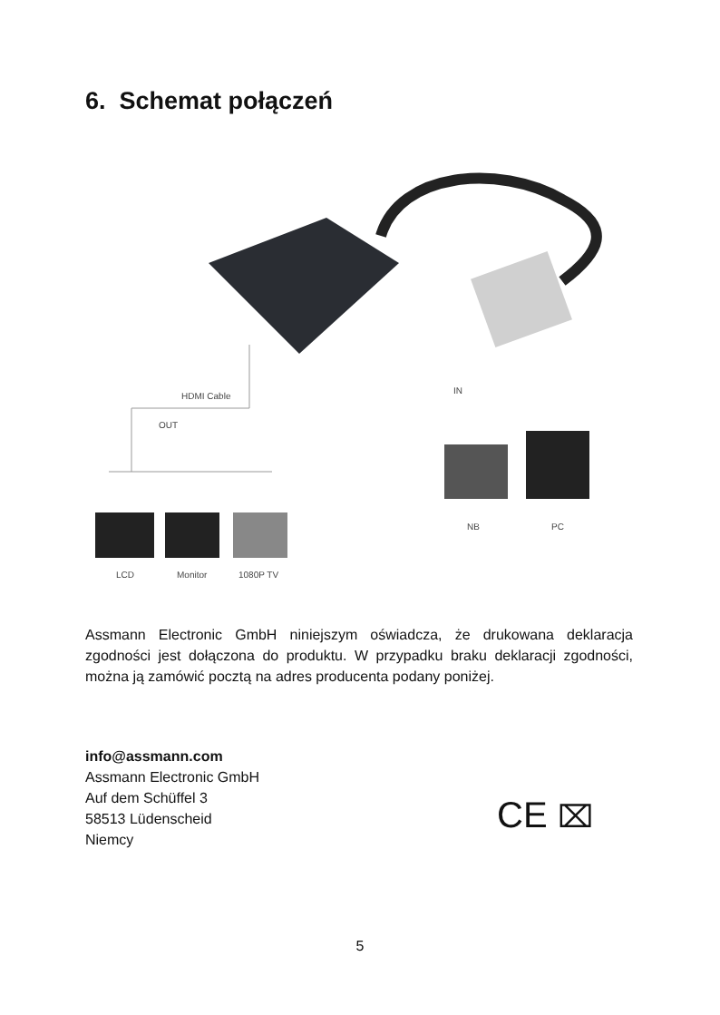6. Schemat połączeń
HDMI Cable
OUT
IN
LCD Monitor 1080P TV
NB PC
Assmann Electronic GmbH niniejszym oświadcza, że drukowana deklaracja zgodności jest dołączona do produktu. W przypadku braku deklaracji zgodności, można ją zamówić pocztą na adres producenta podany poniżej.
info@assmann.com
Assmann Electronic GmbH
Auf dem Schüffel 3
58513 Lüdenscheid
Niemcy
CE ⌧
5